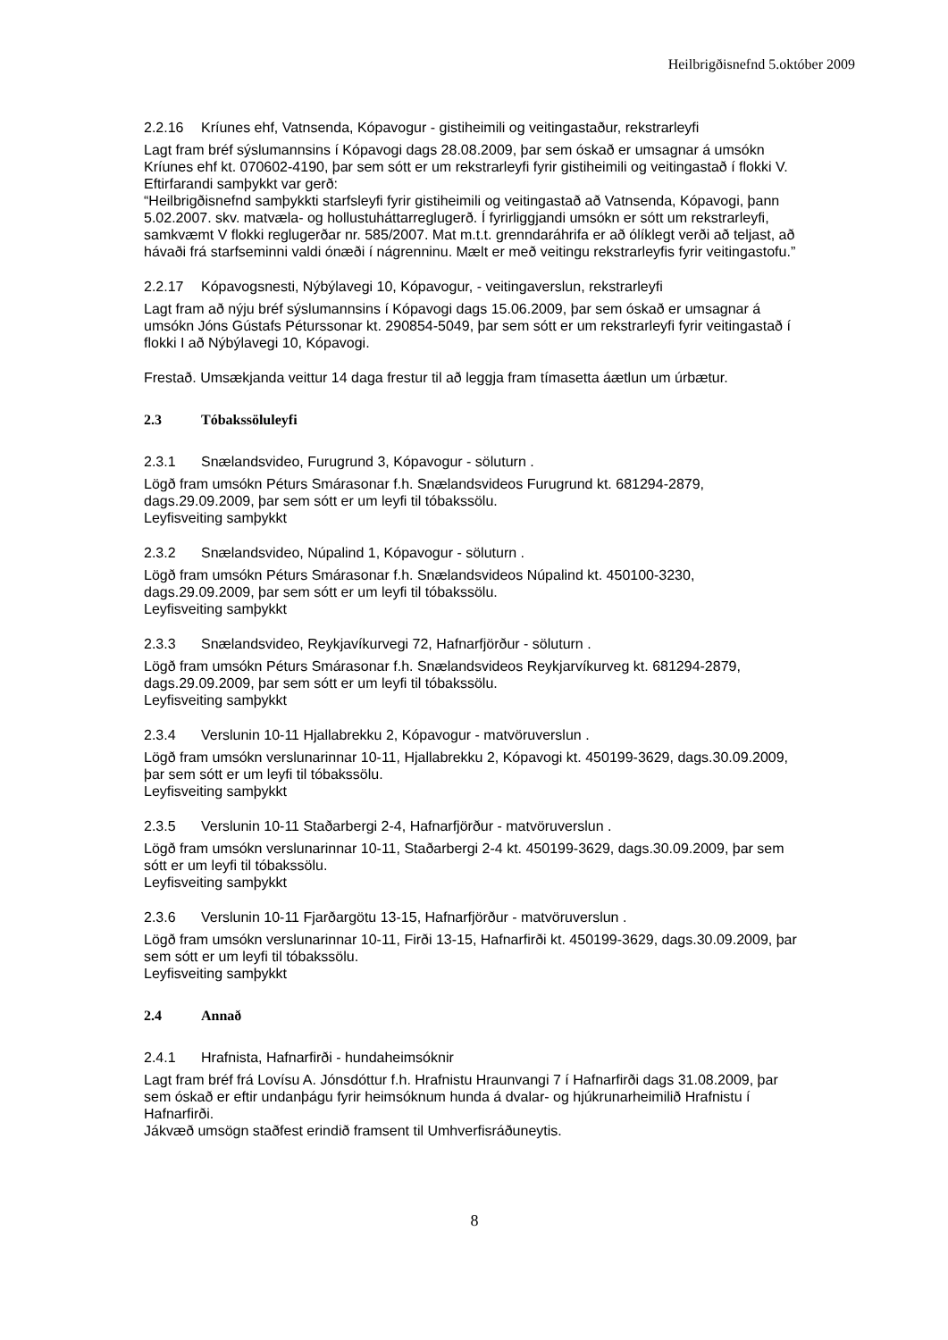Heilbrigðisnefnd 5.október 2009
2.2.16 Kríunes ehf, Vatnsenda, Kópavogur - gistiheimili og veitingastaður, rekstrarleyfi
Lagt fram bréf sýslumannsins í Kópavogi dags 28.08.2009, þar sem óskað er umsagnar á umsókn Kríunes ehf kt. 070602-4190, þar sem sótt er um rekstrarleyfi fyrir gistiheimili og veitingastað í flokki V.
Eftirfarandi samþykkt var gerð:
“Heilbrigðisnefnd samþykkti starfsleyfi fyrir gistiheimili og veitingastað að Vatnsenda, Kópavogi, þann 5.02.2007. skv. matvæla- og hollustuháttarreglugerð. Í fyrirliggjandi umsókn er sótt um rekstrarleyfi, samkvæmt V flokki reglugerðar nr. 585/2007. Mat m.t.t. grenndaráhrifa er að ólíklegt verði að teljast, að hávaði frá starfseminni valdi ónæði í nágrenninu. Mælt er með veitingu rekstrarleyfis fyrir veitingastofu.”
2.2.17 Kópavogsnesti, Nýbýlavegi 10, Kópavogur, - veitingaverslun, rekstrarleyfi
Lagt fram að nýju bréf sýslumannsins í Kópavogi dags 15.06.2009, þar sem óskað er umsagnar á umsókn Jóns Gústafs Péturssonar kt. 290854-5049, þar sem sótt er um rekstrarleyfi fyrir veitingastað í flokki I að Nýbýlavegi 10, Kópavogi.
Frestað. Umsækjanda veittur 14 daga frestur til að leggja fram tímasetta áætlun um úrbætur.
2.3 Tóbakssöluleyfi
2.3.1 Snælandsvideo, Furugrund 3, Kópavogur - söluturn .
Lögð fram umsókn Péturs Smárasonar f.h. Snælandsvideos Furugrund kt. 681294-2879, dags.29.09.2009, þar sem sótt er um leyfi til tóbakssölu.
Leyfisveiting samþykkt
2.3.2 Snælandsvideo, Núpalind 1, Kópavogur - söluturn .
Lögð fram umsókn Péturs Smárasonar f.h. Snælandsvideos Núpalind kt. 450100-3230, dags.29.09.2009, þar sem sótt er um leyfi til tóbakssölu.
Leyfisveiting samþykkt
2.3.3 Snælandsvideo, Reykjavíkurvegi 72, Hafnarfjörður - söluturn .
Lögð fram umsókn Péturs Smárasonar f.h. Snælandsvideos Reykjarvíkurveg kt. 681294-2879, dags.29.09.2009, þar sem sótt er um leyfi til tóbakssölu.
Leyfisveiting samþykkt
2.3.4 Verslunin 10-11 Hjallabrekku 2, Kópavogur - matvöruverslun .
Lögð fram umsókn verslunarinnar 10-11, Hjallabrekku 2, Kópavogi kt. 450199-3629, dags.30.09.2009, þar sem sótt er um leyfi til tóbakssölu.
Leyfisveiting samþykkt
2.3.5 Verslunin 10-11 Staðarbergi 2-4, Hafnarfjörður - matvöruverslun .
Lögð fram umsókn verslunarinnar 10-11, Staðarbergi 2-4 kt. 450199-3629, dags.30.09.2009, þar sem sótt er um leyfi til tóbakssölu.
Leyfisveiting samþykkt
2.3.6 Verslunin 10-11 Fjarðargötu 13-15, Hafnarfjörður - matvöruverslun .
Lögð fram umsókn verslunarinnar 10-11, Firði 13-15, Hafnarfirði kt. 450199-3629, dags.30.09.2009, þar sem sótt er um leyfi til tóbakssölu.
Leyfisveiting samþykkt
2.4 Annað
2.4.1 Hrafnista, Hafnarfirði - hundaheimsóknir
Lagt fram bréf frá Lovísu A. Jónsdóttur f.h. Hrafnistu Hraunvangi 7 í Hafnarfirði dags 31.08.2009, þar sem óskað er eftir undanþágu fyrir heimsóknum hunda á dvalar- og hjúkrunarheimilið Hrafnistu í Hafnarfirði.
Jákvæð umsögn staðfest erindið framsent til Umhverfisráðuneytis.
8